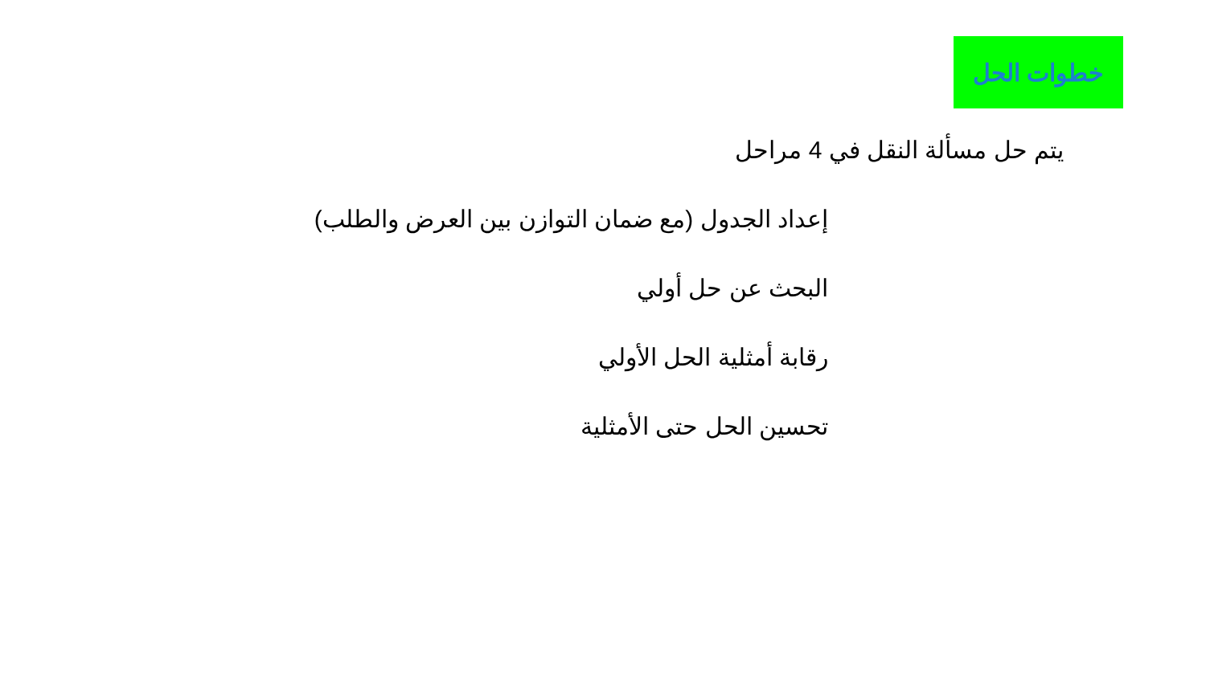خطوات الحل
يتم حل مسألة النقل في 4 مراحل
إعداد الجدول (مع ضمان التوازن بين العرض والطلب)
البحث عن حل أولي
رقابة أمثلية الحل الأولي
تحسين الحل حتى الأمثلية